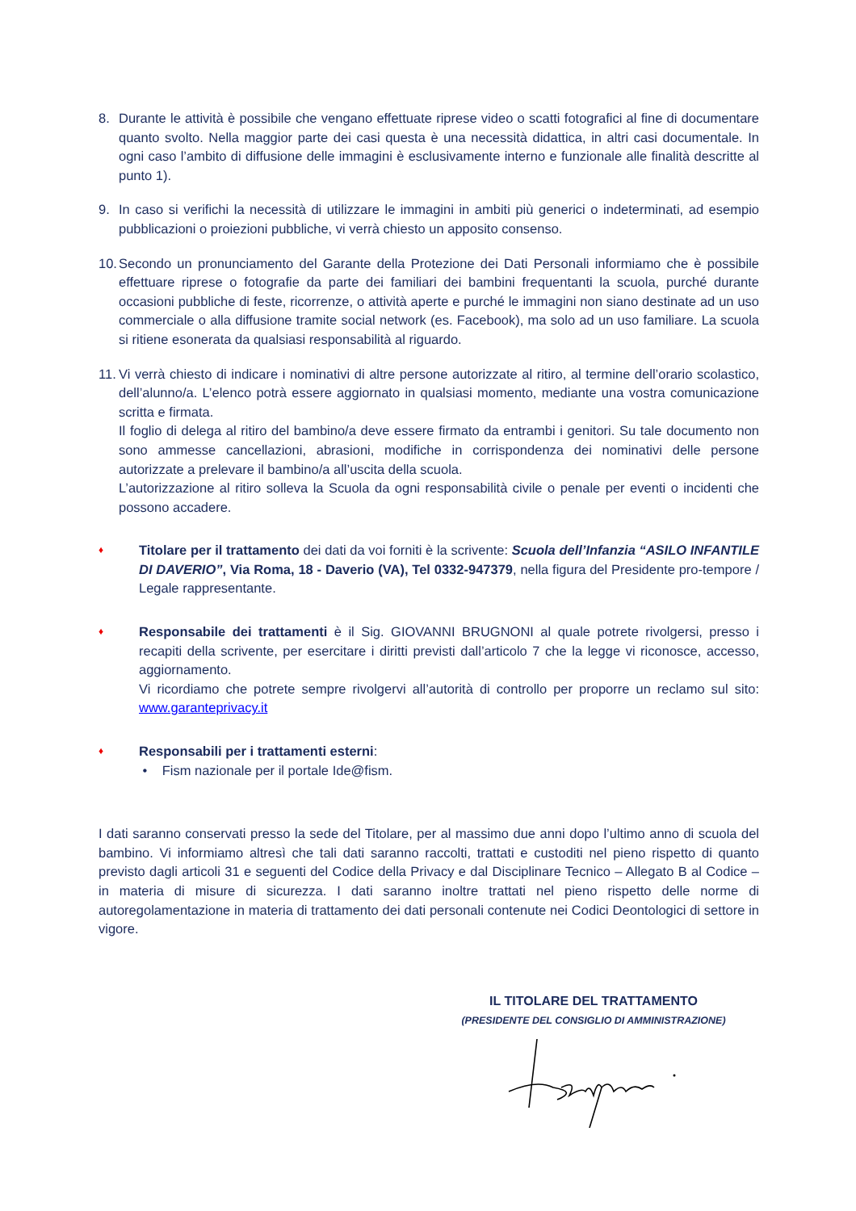8. Durante le attività è possibile che vengano effettuate riprese video o scatti fotografici al fine di documentare quanto svolto. Nella maggior parte dei casi questa è una necessità didattica, in altri casi documentale. In ogni caso l’ambito di diffusione delle immagini è esclusivamente interno e funzionale alle finalità descritte al punto 1).
9. In caso si verifichi la necessità di utilizzare le immagini in ambiti più generici o indeterminati, ad esempio pubblicazioni o proiezioni pubbliche, vi verrà chiesto un apposito consenso.
10.
Secondo un pronunciamento del Garante della Protezione dei Dati Personali informiamo che è possibile effettuare riprese o fotografie da parte dei familiari dei bambini frequentanti la scuola, purché durante occasioni pubbliche di feste, ricorrenze, o attività aperte e purché le immagini non siano destinate ad un uso commerciale o alla diffusione tramite social network (es. Facebook), ma solo ad un uso familiare. La scuola si ritiene esonerata da qualsiasi responsabilità al riguardo.
11.
Vi verrà chiesto di indicare i nominativi di altre persone autorizzate al ritiro, al termine dell’orario scolastico, dell’alunno/a. L’elenco potrà essere aggiornato in qualsiasi momento, mediante una vostra comunicazione scritta e firmata.
Il foglio di delega al ritiro del bambino/a deve essere firmato da entrambi i genitori. Su tale documento non sono ammesse cancellazioni, abrasioni, modifiche in corrispondenza dei nominativi delle persone autorizzate a prelevare il bambino/a all’uscita della scuola.
L’autorizzazione al ritiro solleva la Scuola da ogni responsabilità civile o penale per eventi o incidenti che possono accadere.
♦
Titolare per il trattamento dei dati da voi forniti è la scrivente: Scuola dell’Infanzia “ASILO INFANTILE DI DAVERIO”, Via Roma, 18 - Daverio (VA), Tel 0332-947379, nella figura del Presidente pro-tempore / Legale rappresentante.
♦
Responsabile dei trattamenti è il Sig. GIOVANNI BRUGNONI al quale potrete rivolgersi, presso i recapiti della scrivente, per esercitare i diritti previsti dall’articolo 7 che la legge vi riconosce, accesso, aggiornamento.
Vi ricordiamo che potrete sempre rivolgervi all’autorità di controllo per proporre un reclamo sul sito: www.garanteprivacy.it
♦
Responsabili per i trattamenti esterni:
• Fism nazionale per il portale Ide@fism.
I dati saranno conservati presso la sede del Titolare, per al massimo due anni dopo l’ultimo anno di scuola del bambino. Vi informiamo altresì che tali dati saranno raccolti, trattati e custoditi nel pieno rispetto di quanto previsto dagli articoli 31 e seguenti del Codice della Privacy e dal Disciplinare Tecnico – Allegato B al Codice – in materia di misure di sicurezza. I dati saranno inoltre trattati nel pieno rispetto delle norme di autoregolamentazione in materia di trattamento dei dati personali contenute nei Codici Deontologici di settore in vigore.
IL TITOLARE DEL TRATTAMENTO
(PRESIDENTE DEL CONSIGLIO DI AMMINISTRAZIONE)